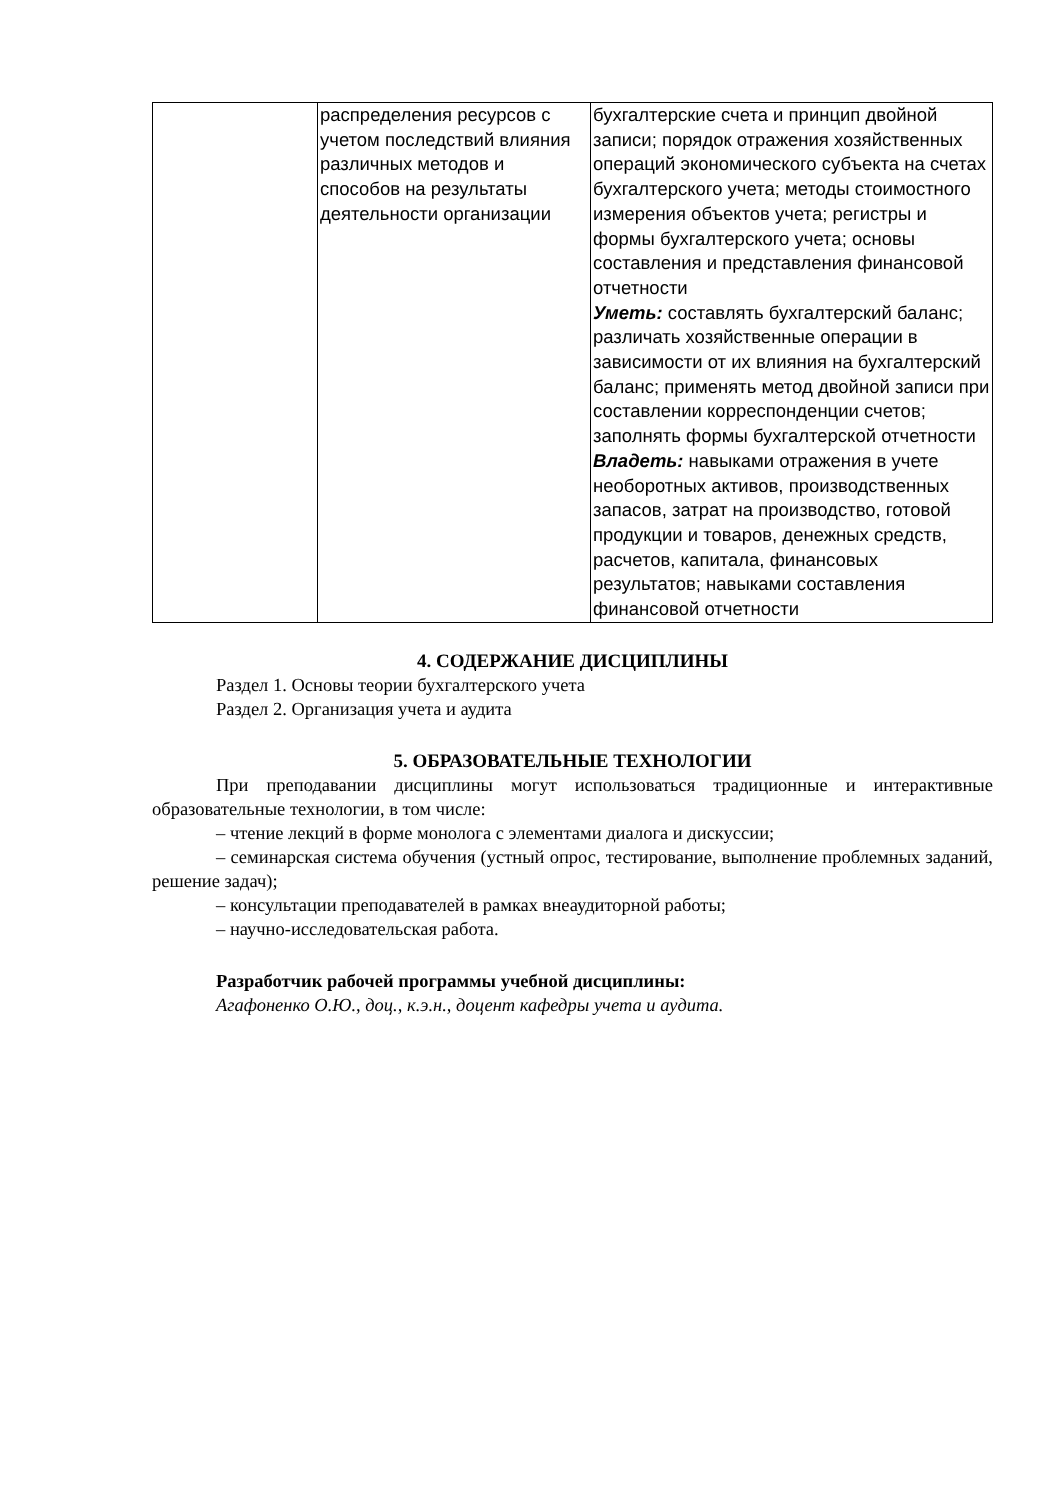| | распределения ресурсов с учетом последствий влияния различных методов и способов на результаты деятельности организации | бухгалтерские счета и принцип двойной записи; порядок отражения хозяйственных операций экономического субъекта на счетах бухгалтерского учета; методы стоимостного измерения объектов учета; регистры и формы бухгалтерского учета; основы составления и представления финансовой отчетности Уметь: составлять бухгалтерский баланс; различать хозяйственные операции в зависимости от их влияния на бухгалтерский баланс; применять метод двойной записи при составлении корреспонденции счетов; заполнять формы бухгалтерской отчетности Владеть: навыками отражения в учете необоротных активов, производственных запасов, затрат на производство, готовой продукции и товаров, денежных средств, расчетов, капитала, финансовых результатов; навыками составления финансовой отчетности |
4. СОДЕРЖАНИЕ ДИСЦИПЛИНЫ
Раздел 1. Основы теории бухгалтерского учета
Раздел 2. Организация учета и аудита
5. ОБРАЗОВАТЕЛЬНЫЕ ТЕХНОЛОГИИ
При преподавании дисциплины могут использоваться традиционные и интерактивные образовательные технологии, в том числе:
– чтение лекций в форме монолога с элементами диалога и дискуссии;
– семинарская система обучения (устный опрос, тестирование, выполнение проблемных заданий, решение задач);
– консультации преподавателей в рамках внеаудиторной работы;
– научно-исследовательская работа.
Разработчик рабочей программы учебной дисциплины:
Агафоненко О.Ю., доц., к.э.н., доцент кафедры учета и аудита.